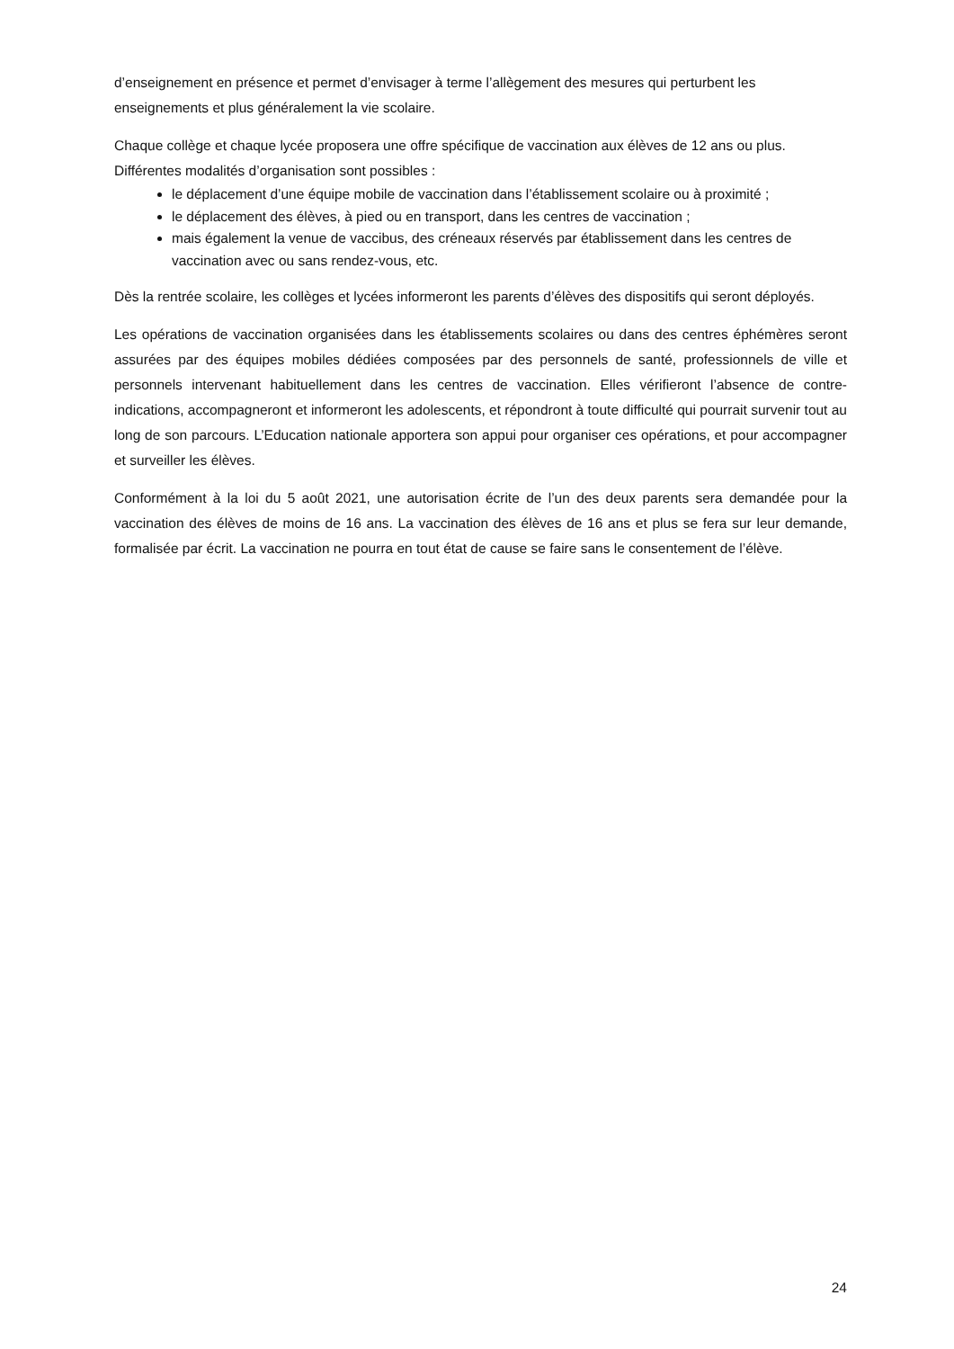d’enseignement en présence et permet d’envisager à terme l’allègement des mesures qui perturbent les enseignements et plus généralement la vie scolaire.
Chaque collège et chaque lycée proposera une offre spécifique de vaccination aux élèves de 12 ans ou plus. Différentes modalités d’organisation sont possibles :
le déplacement d’une équipe mobile de vaccination dans l’établissement scolaire ou à proximité ;
le déplacement des élèves, à pied ou en transport, dans les centres de vaccination ;
mais également la venue de vaccibus, des créneaux réservés par établissement dans les centres de vaccination avec ou sans rendez-vous, etc.
Dès la rentrée scolaire, les collèges et lycées informeront les parents d’élèves des dispositifs qui seront déployés.
Les opérations de vaccination organisées dans les établissements scolaires ou dans des centres éphémères seront assurées par des équipes mobiles dédiées composées par des personnels de santé, professionnels de ville et personnels intervenant habituellement dans les centres de vaccination. Elles vérifieront l’absence de contre-indications, accompagneront et informeront les adolescents, et répondront à toute difficulté qui pourrait survenir tout au long de son parcours. L’Education nationale apportera son appui pour organiser ces opérations, et pour accompagner et surveiller les élèves.
Conformément à la loi du 5 août 2021, une autorisation écrite de l’un des deux parents sera demandée pour la vaccination des élèves de moins de 16 ans. La vaccination des élèves de 16 ans et plus se fera sur leur demande, formalisée par écrit. La vaccination ne pourra en tout état de cause se faire sans le consentement de l’élève.
24